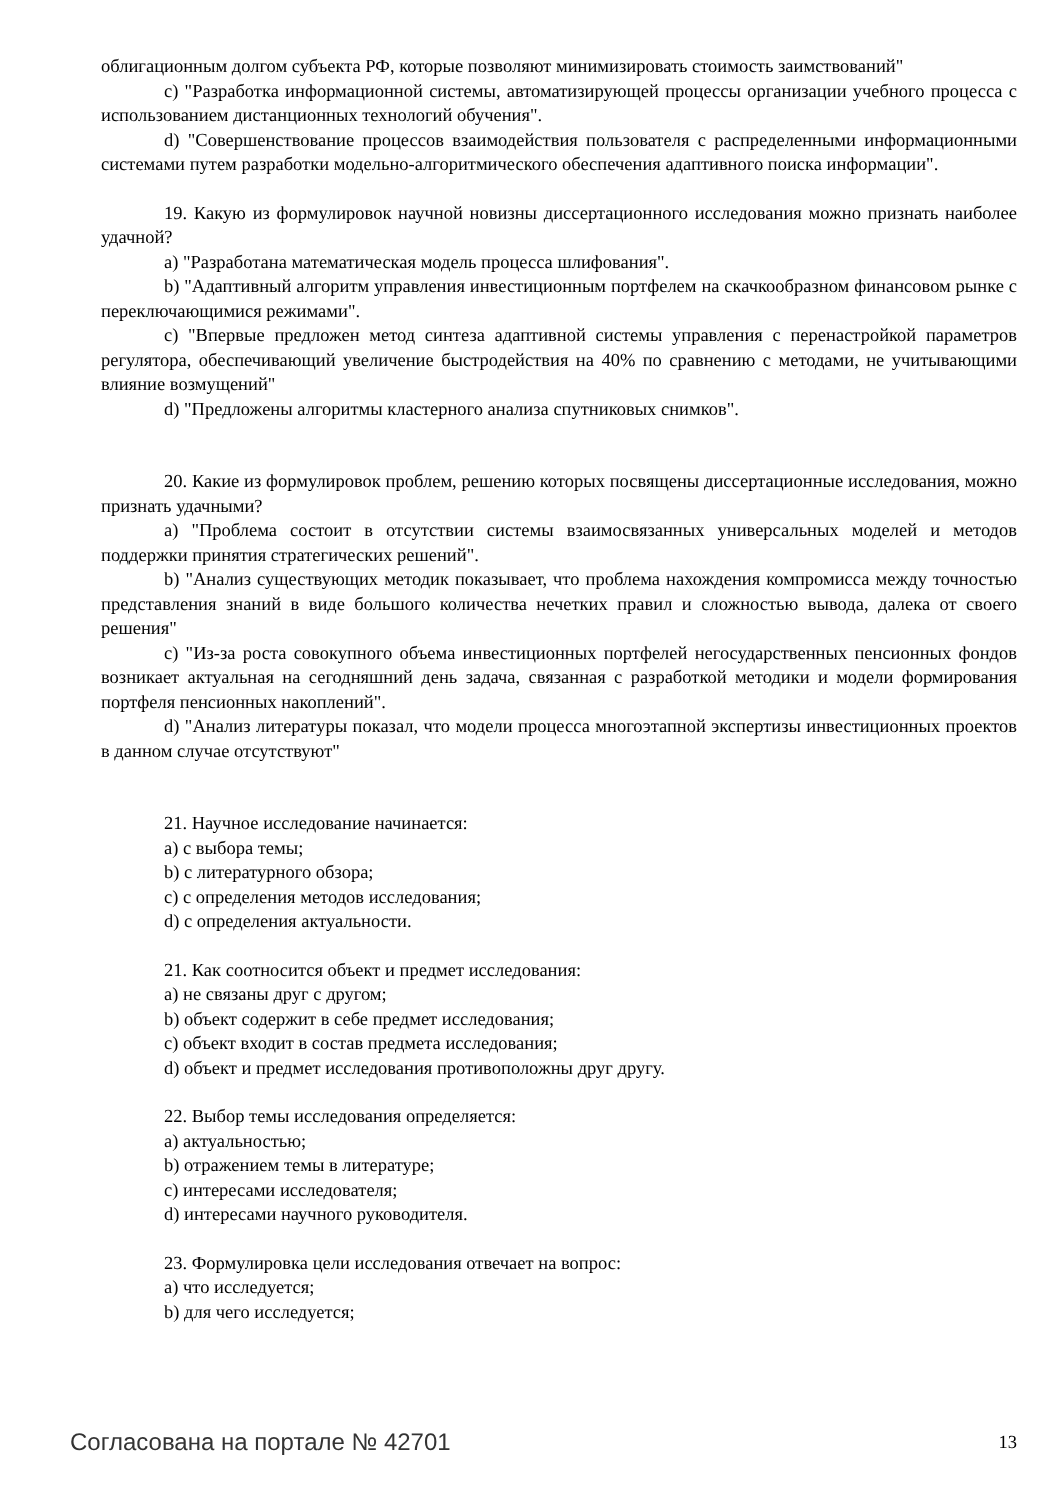облигационным долгом субъекта РФ, которые позволяют минимизировать стоимость заимствований"
c) "Разработка информационной системы, автоматизирующей процессы организации учебного процесса с использованием дистанционных технологий обучения".
d) "Совершенствование процессов взаимодействия пользователя с распределенными информационными системами путем разработки модельно-алгоритмического обеспечения адаптивного поиска информации".
19. Какую из формулировок научной новизны диссертационного исследования можно признать наиболее удачной?
a) "Разработана математическая модель процесса шлифования".
b) "Адаптивный алгоритм управления инвестиционным портфелем на скачкообразном финансовом рынке с переключающимися режимами".
c) "Впервые предложен метод синтеза адаптивной системы управления с перенастройкой параметров регулятора, обеспечивающий увеличение быстродействия на 40% по сравнению с методами, не учитывающими влияние возмущений"
d) "Предложены алгоритмы кластерного анализа спутниковых снимков".
20. Какие из формулировок проблем, решению которых посвящены диссертационные исследования, можно признать удачными?
a) "Проблема состоит в отсутствии системы взаимосвязанных универсальных моделей и методов поддержки принятия стратегических решений".
b) "Анализ существующих методик показывает, что проблема нахождения компромисса между точностью представления знаний в виде большого количества нечетких правил и сложностью вывода, далека от своего решения"
c) "Из-за роста совокупного объема инвестиционных портфелей негосударственных пенсионных фондов возникает актуальная на сегодняшний день задача, связанная с разработкой методики и модели формирования портфеля пенсионных накоплений".
d) "Анализ литературы показал, что модели процесса многоэтапной экспертизы инвестиционных проектов в данном случае отсутствуют"
21. Научное исследование начинается:
a) с выбора темы;
b) с литературного обзора;
c) с определения методов исследования;
d) с определения актуальности.
21. Как соотносится объект и предмет исследования:
a) не связаны друг с другом;
b) объект содержит в себе предмет исследования;
c) объект входит в состав предмета исследования;
d) объект и предмет исследования противоположны друг другу.
22. Выбор темы исследования определяется:
a) актуальностью;
b) отражением темы в литературе;
c) интересами исследователя;
d) интересами научного руководителя.
23. Формулировка цели исследования отвечает на вопрос:
a) что исследуется;
b) для чего исследуется;
Согласована на портале № 42701 13